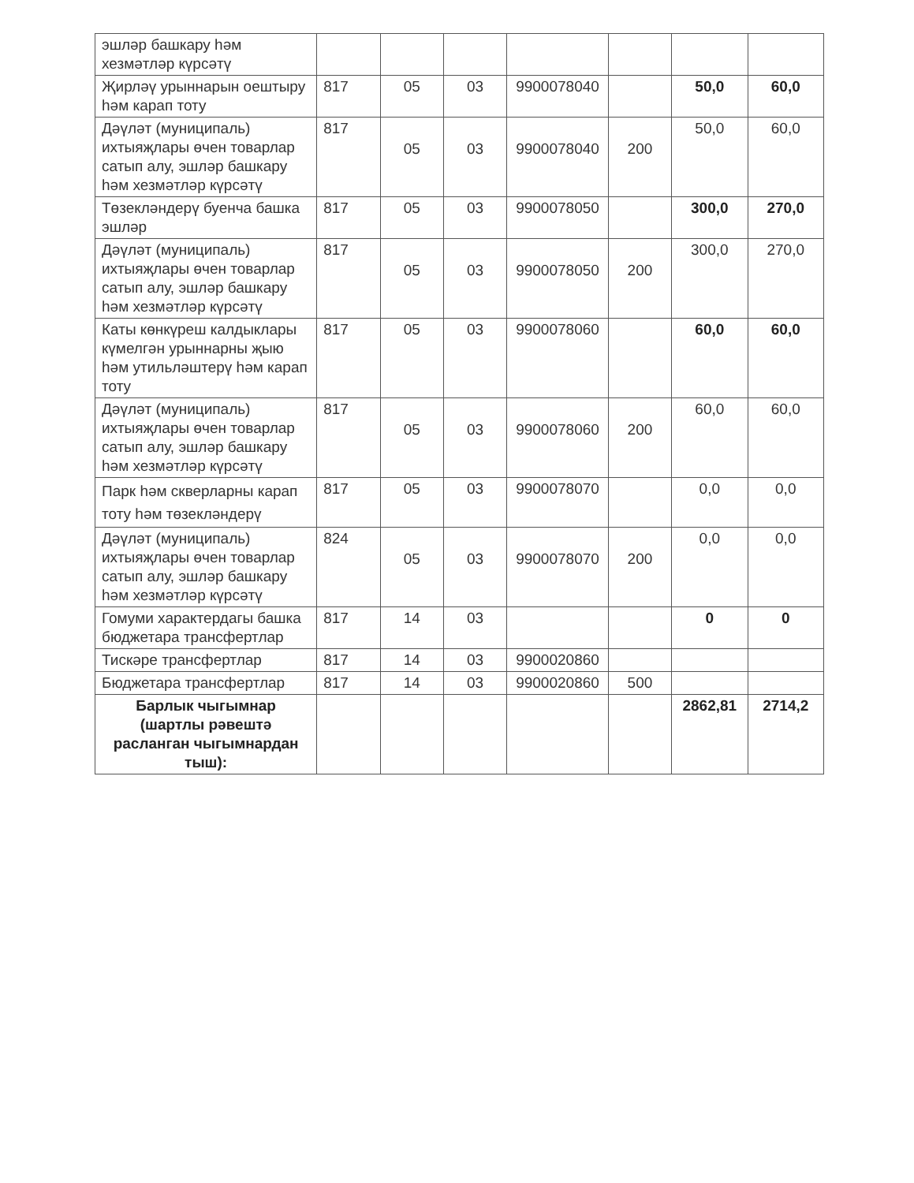| эшләр башкару һәм хезмәтләр күрсәтү | | | | | | | |
| Җирләү урыннарын оештыру һәм карап тоту | 817 | 05 | 03 | 9900078040 | | 50,0 | 60,0 |
| Дәүләт (муниципаль) ихтыяҗлары өчен товарлар сатып алу, эшләр башкару һәм хезмәтләр күрсәтү | 817 | 05 | 03 | 9900078040 | 200 | 50,0 | 60,0 |
| Төзекләндерү буенча башка эшләр | 817 | 05 | 03 | 9900078050 | | 300,0 | 270,0 |
| Дәүләт (муниципаль) ихтыяҗлары өчен товарлар сатып алу, эшләр башкару һәм хезмәтләр күрсәтү | 817 | 05 | 03 | 9900078050 | 200 | 300,0 | 270,0 |
| Каты көнкүреш калдыклары күмелгән урыннарны җыю һәм утильләштерү һәм карап тоту | 817 | 05 | 03 | 9900078060 | | 60,0 | 60,0 |
| Дәүләт (муниципаль) ихтыяҗлары өчен товарлар сатып алу, эшләр башкару һәм хезмәтләр күрсәтү | 817 | 05 | 03 | 9900078060 | 200 | 60,0 | 60,0 |
| Парк һәм скверларны карап тоту һәм төзекләндерү | 817 | 05 | 03 | 9900078070 | | 0,0 | 0,0 |
| Дәүләт (муниципаль) ихтыяҗлары өчен товарлар сатып алу, эшләр башкару һәм хезмәтләр күрсәтү | 824 | 05 | 03 | 9900078070 | 200 | 0,0 | 0,0 |
| Гомуми характердагы башка бюджетара трансфертлар | 817 | 14 | 03 | | | 0 | 0 |
| Тискәре трансфертлар | 817 | 14 | 03 | 9900020860 | | | |
| Бюджетара трансфертлар | 817 | 14 | 03 | 9900020860 | 500 | | |
| Барлык чыгымнар (шартлы рәвештә расланган чыгымнардан тыш): | | | | | | 2862,81 | 2714,2 |